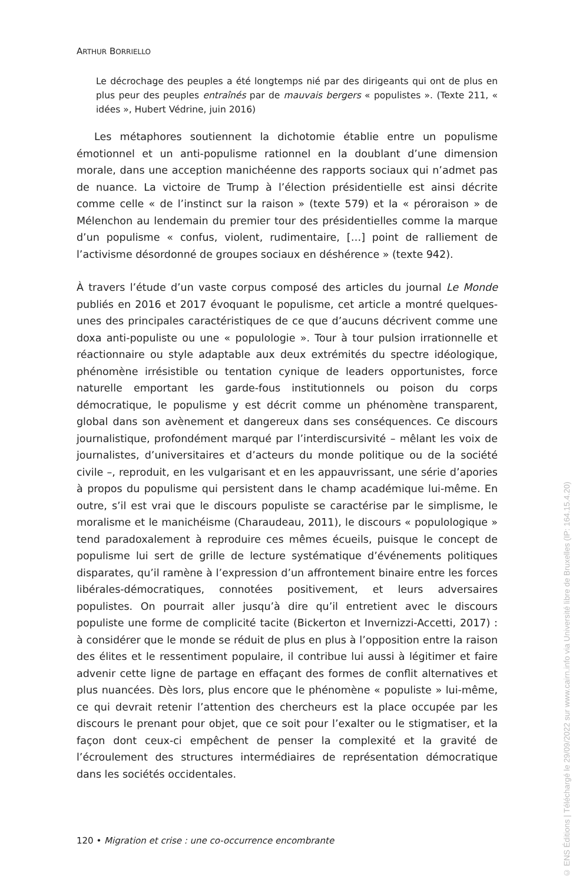ARTHUR BORRIELLO
Le décrochage des peuples a été longtemps nié par des dirigeants qui ont de plus en plus peur des peuples entraînés par de mauvais bergers « populistes ». (Texte 211, « idées », Hubert Védrine, juin 2016)
Les métaphores soutiennent la dichotomie établie entre un populisme émotionnel et un anti-populisme rationnel en la doublant d’une dimension morale, dans une acception manichéenne des rapports sociaux qui n’admet pas de nuance. La victoire de Trump à l’élection présidentielle est ainsi décrite comme celle « de l’instinct sur la raison » (texte 579) et la « péroraison » de Mélenchon au lendemain du premier tour des présidentielles comme la marque d’un populisme « confus, violent, rudimentaire, […] point de ralliement de l’activisme désordonné de groupes sociaux en déshérence » (texte 942).
À travers l’étude d’un vaste corpus composé des articles du journal Le Monde publiés en 2016 et 2017 évoquant le populisme, cet article a montré quelques-unes des principales caractéristiques de ce que d’aucuns décrivent comme une doxa anti-populiste ou une « populologie ». Tour à tour pulsion irrationnelle et réactionnaire ou style adaptable aux deux extrémités du spectre idéologique, phénomène irrésistible ou tentation cynique de leaders opportunistes, force naturelle emportant les garde-fous institutionnels ou poison du corps démocratique, le populisme y est décrit comme un phénomène transparent, global dans son avènement et dangereux dans ses conséquences. Ce discours journalistique, profondément marqué par l’interdiscursivité – mêlant les voix de journalistes, d’universitaires et d’acteurs du monde politique ou de la société civile –, reproduit, en les vulgarisant et en les appauvrissant, une série d’apories à propos du populisme qui persistent dans le champ académique lui-même. En outre, s’il est vrai que le discours populiste se caractérise par le simplisme, le moralisme et le manichéisme (Charaudeau, 2011), le discours « populologique » tend paradoxalement à reproduire ces mêmes écueils, puisque le concept de populisme lui sert de grille de lecture systématique d’événements politiques disparates, qu’il ramène à l’expression d’un affrontement binaire entre les forces libérales-démocratiques, connotées positivement, et leurs adversaires populistes. On pourrait aller jusqu’à dire qu’il entretient avec le discours populiste une forme de complicité tacite (Bickerton et Invernizzi-Accetti, 2017) : à considérer que le monde se réduit de plus en plus à l’opposition entre la raison des élites et le ressentiment populaire, il contribue lui aussi à légitimer et faire advenir cette ligne de partage en effaçant des formes de conflit alternatives et plus nuancées. Dès lors, plus encore que le phénomène « populiste » lui-même, ce qui devrait retenir l’attention des chercheurs est la place occupée par les discours le prenant pour objet, que ce soit pour l’exalter ou le stigmatiser, et la façon dont ceux-ci empêchent de penser la complexité et la gravité de l’écroulement des structures intermédiaires de représentation démocratique dans les sociétés occidentales.
120 • Migration et crise : une co-occurrence encombrante
© ENS Éditions | Téléchargé le 29/09/2022 sur www.cairn.info via Université libre de Bruxelles (IP: 164.15.4.20)